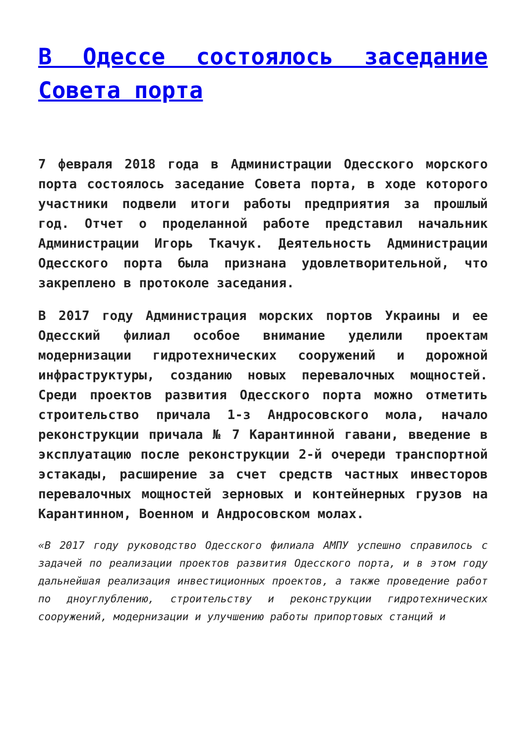В Одессе состоялось заседание Совета порта
7 февраля 2018 года в Администрации Одесского морского порта состоялось заседание Совета порта, в ходе которого участники подвели итоги работы предприятия за прошлый год. Отчет о проделанной работе представил начальник Администрации Игорь Ткачук. Деятельность Администрации Одесского порта была признана удовлетворительной, что закреплено в протоколе заседания.
В 2017 году Администрация морских портов Украины и ее Одесский филиал особое внимание уделили проектам модернизации гидротехнических сооружений и дорожной инфраструктуры, созданию новых перевалочных мощностей. Среди проектов развития Одесского порта можно отметить строительство причала 1-з Андросовского мола, начало реконструкции причала № 7 Карантинной гавани, введение в эксплуатацию после реконструкции 2-й очереди транспортной эстакады, расширение за счет средств частных инвесторов перевалочных мощностей зерновых и контейнерных грузов на Карантинном, Военном и Андросовском молах.
«В 2017 году руководство Одесского филиала АМПУ успешно справилось с задачей по реализации проектов развития Одесского порта, и в этом году дальнейшая реализация инвестиционных проектов, а также проведение работ по дноуглублению, строительству и реконструкции гидротехнических сооружений, модернизации и улучшению работы припортовых станций и